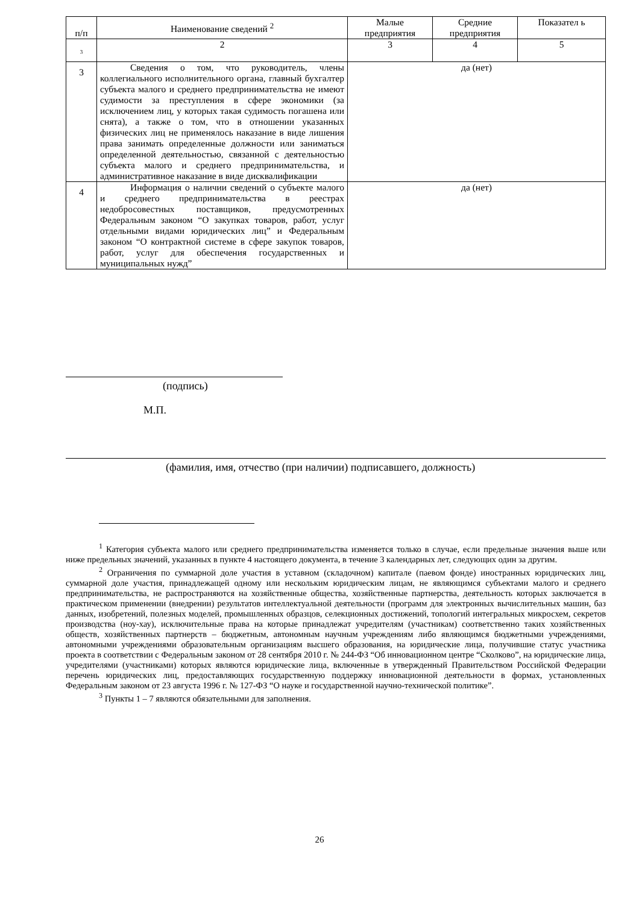| п/п | Наименование сведений <sup>2</sup> | Малые предприятия | Средние предприятия | Показател ь |
| --- | --- | --- | --- | --- |
| <sub>3</sub> | 2 | 3 | 4 | 5 |
| 3 | Сведения о том, что руководитель, члены коллегиального исполнительного органа, главный бухгалтер субъекта малого и среднего предпринимательства не имеют судимости за преступления в сфере экономики (за исключением лиц, у которых такая судимость погашена или снята), а также о том, что в отношении указанных физических лиц не применялось наказание в виде лишения права занимать определенные должности или заниматься определенной деятельностью, связанной с деятельностью субъекта малого и среднего предпринимательства, и административное наказание в виде дисквалификации | да (нет) | | |
| 4 | Информация о наличии сведений о субъекте малого и среднего предпринимательства в реестрах недобросовестных поставщиков, предусмотренных Федеральным законом “О закупках товаров, работ, услуг отдельными видами юридических лиц” и Федеральным законом “О контрактной системе в сфере закупок товаров, работ, услуг для обеспечения государственных и муниципальных нужд” | да (нет) | | |
(подпись)
М.П.
(фамилия, имя, отчество (при наличии) подписавшего, должность)
<sup>1</sup> Категория субъекта малого или среднего предпринимательства изменяется только в случае, если предельные значения выше или ниже предельных значений, указанных в пункте 4 настоящего документа, в течение 3 календарных лет, следующих один за другим.
<sup>2</sup> Ограничения по суммарной доле участия в уставном (складочном) капитале (паевом фонде) иностранных юридических лиц, суммарной доле участия, принадлежащей одному или нескольким юридическим лицам, не являющимся субъектами малого и среднего предпринимательства, не распространяются на хозяйственные общества, хозяйственные партнерства, деятельность которых заключается в практическом применении (внедрении) результатов интеллектуальной деятельности (программ для электронных вычислительных машин, баз данных, изобретений, полезных моделей, промышленных образцов, селекционных достижений, топологий интегральных микросхем, секретов производства (ноу-хау), исключительные права на которые принадлежат учредителям (участникам) соответственно таких хозяйственных обществ, хозяйственных партнерств – бюджетным, автономным научным учреждениям либо являющимся бюджетными учреждениями, автономными учреждениями образовательным организациям высшего образования, на юридические лица, получившие статус участника проекта в соответствии с Федеральным законом от 28 сентября 2010 г. № 244-ФЗ “Об инновационном центре “Сколково”, на юридические лица, учредителями (участниками) которых являются юридические лица, включенные в утвержденный Правительством Российской Федерации перечень юридических лиц, предоставляющих государственную поддержку инновационной деятельности в формах, установленных Федеральным законом от 23 августа 1996 г. № 127-ФЗ “О науке и государственной научно-технической политике”.
<sup>3</sup> Пункты 1 – 7 являются обязательными для заполнения.
26